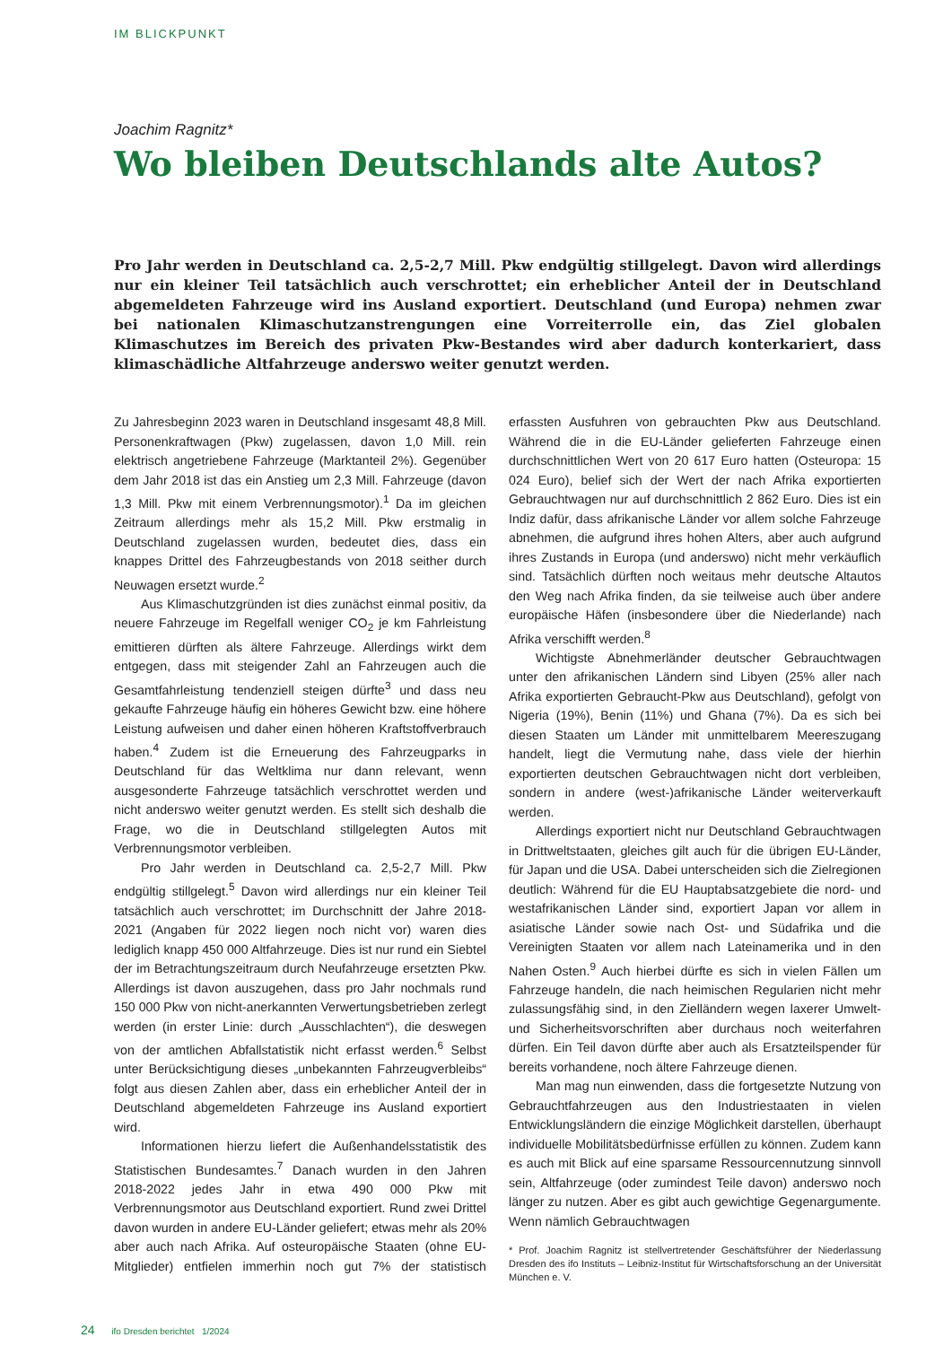IM BLICKPUNKT
Joachim Ragnitz*
Wo bleiben Deutschlands alte Autos?
Pro Jahr werden in Deutschland ca. 2,5-2,7 Mill. Pkw endgültig stillgelegt. Davon wird allerdings nur ein kleiner Teil tatsächlich auch verschrottet; ein erheblicher Anteil der in Deutschland abgemeldeten Fahrzeuge wird ins Ausland exportiert. Deutschland (und Europa) nehmen zwar bei nationalen Klimaschutzanstrengungen eine Vorreiterrolle ein, das Ziel globalen Klimaschutzes im Bereich des privaten Pkw-Bestandes wird aber dadurch konterkariert, dass klimaschädliche Altfahrzeuge anderswo weiter genutzt werden.
Zu Jahresbeginn 2023 waren in Deutschland insgesamt 48,8 Mill. Personenkraftwagen (Pkw) zugelassen, davon 1,0 Mill. rein elektrisch angetriebene Fahrzeuge (Marktanteil 2%). Gegenüber dem Jahr 2018 ist das ein Anstieg um 2,3 Mill. Fahrzeuge (davon 1,3 Mill. Pkw mit einem Verbrennungsmotor).<sup>1</sup> Da im gleichen Zeitraum allerdings mehr als 15,2 Mill. Pkw erstmalig in Deutschland zugelassen wurden, bedeutet dies, dass ein knappes Drittel des Fahrzeugbestands von 2018 seither durch Neuwagen ersetzt wurde.<sup>2</sup>
Aus Klimaschutzgründen ist dies zunächst einmal positiv, da neuere Fahrzeuge im Regelfall weniger CO<sub>2</sub> je km Fahrleistung emittieren dürften als ältere Fahrzeuge. Allerdings wirkt dem entgegen, dass mit steigender Zahl an Fahrzeugen auch die Gesamtfahrleistung tendenziell steigen dürfte<sup>3</sup> und dass neu gekaufte Fahrzeuge häufig ein höheres Gewicht bzw. eine höhere Leistung aufweisen und daher einen höheren Kraftstoffverbrauch haben.<sup>4</sup> Zudem ist die Erneuerung des Fahrzeugparks in Deutschland für das Weltklima nur dann relevant, wenn ausgesonderte Fahrzeuge tatsächlich verschrottet werden und nicht anderswo weiter genutzt werden. Es stellt sich deshalb die Frage, wo die in Deutschland stillgelegten Autos mit Verbrennungsmotor verbleiben.
Pro Jahr werden in Deutschland ca. 2,5-2,7 Mill. Pkw endgültig stillgelegt.<sup>5</sup> Davon wird allerdings nur ein kleiner Teil tatsächlich auch verschrottet; im Durchschnitt der Jahre 2018-2021 (Angaben für 2022 liegen noch nicht vor) waren dies lediglich knapp 450 000 Altfahrzeuge. Dies ist nur rund ein Siebtel der im Betrachtungszeitraum durch Neufahrzeuge ersetzten Pkw. Allerdings ist davon auszugehen, dass pro Jahr nochmals rund 150 000 Pkw von nicht-anerkannten Verwertungsbetrieben zerlegt werden (in erster Linie: durch „Ausschlachten“), die deswegen von der amtlichen Abfallstatistik nicht erfasst werden.<sup>6</sup> Selbst unter Berücksichtigung dieses „unbekannten Fahrzeugverbleibs“ folgt aus diesen Zahlen aber, dass ein erheblicher Anteil der in Deutschland abgemeldeten Fahrzeuge ins Ausland exportiert wird.
Informationen hierzu liefert die Außenhandelsstatistik des Statistischen Bundesamtes.<sup>7</sup> Danach wurden in den Jahren 2018-2022 jedes Jahr in etwa 490 000 Pkw mit Verbrennungsmotor aus Deutschland exportiert. Rund zwei Drittel davon wurden in andere EU-Länder geliefert; etwas mehr als 20% aber auch nach Afrika. Auf osteuropäische Staaten (ohne EU-Mitglieder) entfielen immerhin noch gut 7% der statistisch erfassten Ausfuhren von gebrauchten Pkw aus Deutschland. Während die in die EU-Länder gelieferten Fahrzeuge einen durchschnittlichen Wert von 20 617 Euro hatten (Osteuropa: 15 024 Euro), belief sich der Wert der nach Afrika exportierten Gebrauchtwagen nur auf durchschnittlich 2 862 Euro. Dies ist ein Indiz dafür, dass afrikanische Länder vor allem solche Fahrzeuge abnehmen, die aufgrund ihres hohen Alters, aber auch aufgrund ihres Zustands in Europa (und anderswo) nicht mehr verkäuflich sind. Tatsächlich dürften noch weitaus mehr deutsche Altautos den Weg nach Afrika finden, da sie teilweise auch über andere europäische Häfen (insbesondere über die Niederlande) nach Afrika verschifft werden.<sup>8</sup>
Wichtigste Abnehmerländer deutscher Gebrauchtwagen unter den afrikanischen Ländern sind Libyen (25% aller nach Afrika exportierten Gebraucht-Pkw aus Deutschland), gefolgt von Nigeria (19%), Benin (11%) und Ghana (7%). Da es sich bei diesen Staaten um Länder mit unmittelbarem Meereszugang handelt, liegt die Vermutung nahe, dass viele der hierhin exportierten deutschen Gebrauchtwagen nicht dort verbleiben, sondern in andere (west-)afrikanische Länder weiterverkauft werden.
Allerdings exportiert nicht nur Deutschland Gebrauchtwagen in Drittweltstaaten, gleiches gilt auch für die übrigen EU-Länder, für Japan und die USA. Dabei unterscheiden sich die Zielregionen deutlich: Während für die EU Hauptabsatzgebiete die nord- und westafrikanischen Länder sind, exportiert Japan vor allem in asiatische Länder sowie nach Ost- und Südafrika und die Vereinigten Staaten vor allem nach Lateinamerika und in den Nahen Osten.<sup>9</sup> Auch hierbei dürfte es sich in vielen Fällen um Fahrzeuge handeln, die nach heimischen Regularien nicht mehr zulassungsfähig sind, in den Zielländern wegen laxerer Umwelt- und Sicherheitsvorschriften aber durchaus noch weiterfahren dürfen. Ein Teil davon dürfte aber auch als Ersatzteilspender für bereits vorhandene, noch ältere Fahrzeuge dienen.
Man mag nun einwenden, dass die fortgesetzte Nutzung von Gebrauchtfahrzeugen aus den Industriestaaten in vielen Entwicklungsländern die einzige Möglichkeit darstellen, überhaupt individuelle Mobilitätsbedürfnisse erfüllen zu können. Zudem kann es auch mit Blick auf eine sparsame Ressourcennutzung sinnvoll sein, Altfahrzeuge (oder zumindest Teile davon) anderswo noch länger zu nutzen. Aber es gibt auch gewichtige Gegenargumente. Wenn nämlich Gebrauchtwagen
* Prof. Joachim Ragnitz ist stellvertretender Geschäftsführer der Niederlassung Dresden des ifo Instituts – Leibniz-Institut für Wirtschaftsforschung an der Universität München e. V.
24 ifo Dresden berichtet 1/2024